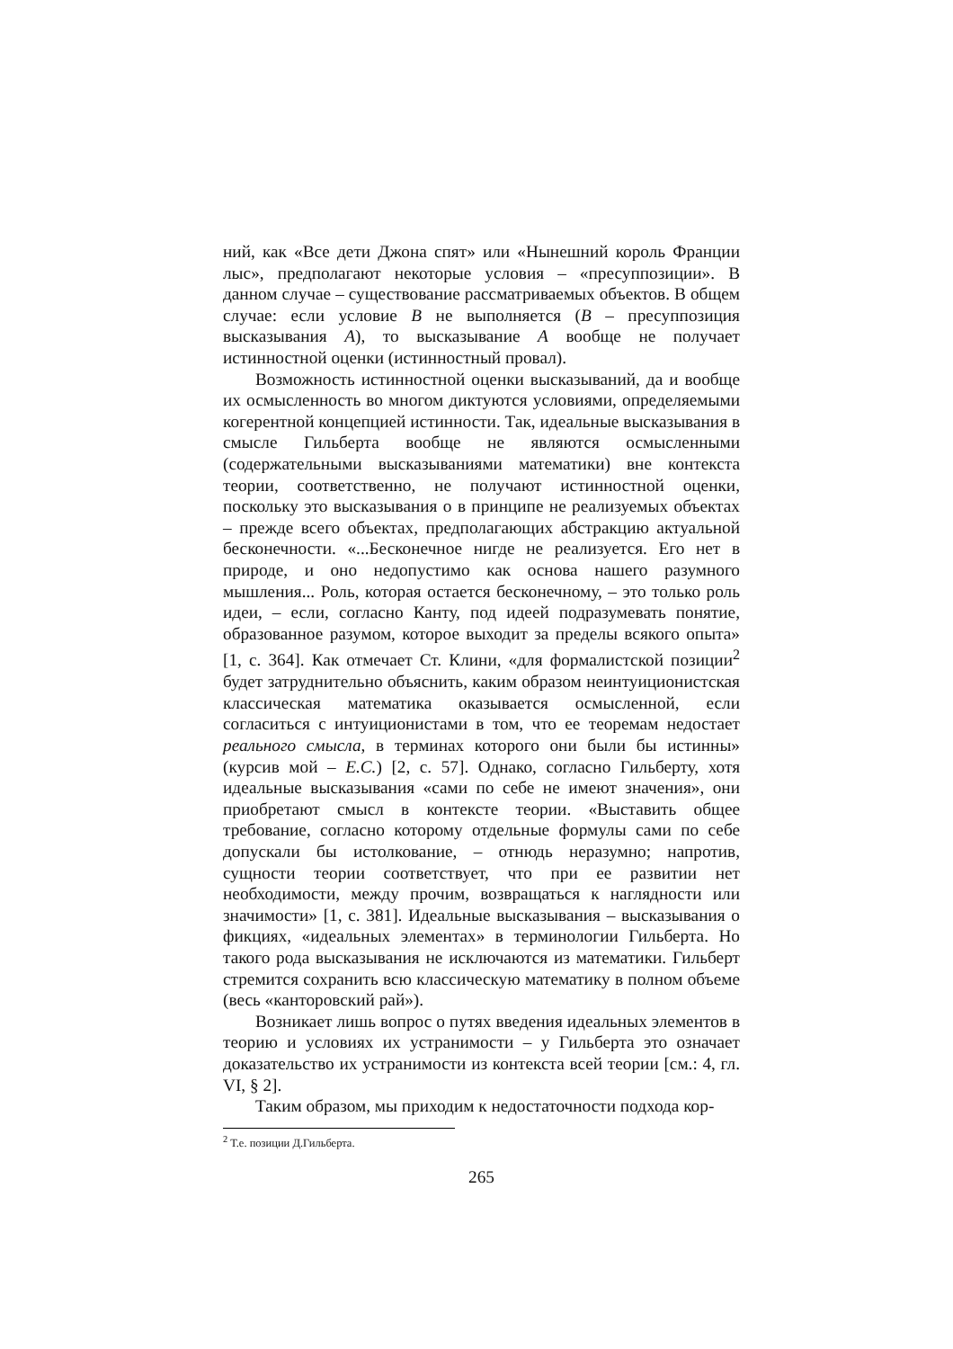ний, как «Все дети Джона спят» или «Нынешний король Франции лыс», предполагают некоторые условия – «пресуппозиции». В данном случае – существование рассматриваемых объектов. В общем случае: если условие B не выполняется (B – пресуппозиция высказывания A), то высказывание A вообще не получает истинностной оценки (истинностный провал).
Возможность истинностной оценки высказываний, да и вообще их осмысленность во многом диктуются условиями, определяемыми когерентной концепцией истинности. Так, идеальные высказывания в смысле Гильберта вообще не являются осмысленными (содержательными высказываниями математики) вне контекста теории, соответственно, не получают истинностной оценки, поскольку это высказывания о в принципе не реализуемых объектах – прежде всего объектах, предполагающих абстракцию актуальной бесконечности. «...Бесконечное нигде не реализуется. Его нет в природе, и оно недопустимо как основа нашего разумного мышления... Роль, которая остается бесконечному, – это только роль идеи, – если, согласно Канту, под идеей подразумевать понятие, образованное разумом, которое выходит за пределы всякого опыта» [1, с. 364]. Как отмечает Ст. Клини, «для формалистской позиции<sup>2</sup> будет затруднительно объяснить, каким образом неинтуиционистская классическая математика оказывается осмысленной, если согласиться с интуиционистами в том, что ее теоремам недостает реального смысла, в терминах которого они были бы истинны» (курсив мой – Е.С.) [2, с. 57]. Однако, согласно Гильберту, хотя идеальные высказывания «сами по себе не имеют значения», они приобретают смысл в контексте теории. «Выставить общее требование, согласно которому отдельные формулы сами по себе допускали бы истолкование, – отнюдь неразумно; напротив, сущности теории соответствует, что при ее развитии нет необходимости, между прочим, возвращаться к наглядности или значимости» [1, с. 381]. Идеальные высказывания – высказывания о фикциях, «идеальных элементах» в терминологии Гильберта. Но такого рода высказывания не исключаются из математики. Гильберт стремится сохранить всю классическую математику в полном объеме (весь «канторовский рай»).
Возникает лишь вопрос о путях введения идеальных элементов в теорию и условиях их устранимости – у Гильберта это означает доказательство их устранимости из контекста всей теории [см.: 4, гл. VI, § 2].
Таким образом, мы приходим к недостаточности подхода кор-
<sup>2</sup> Т.е. позиции Д.Гильберта.
265